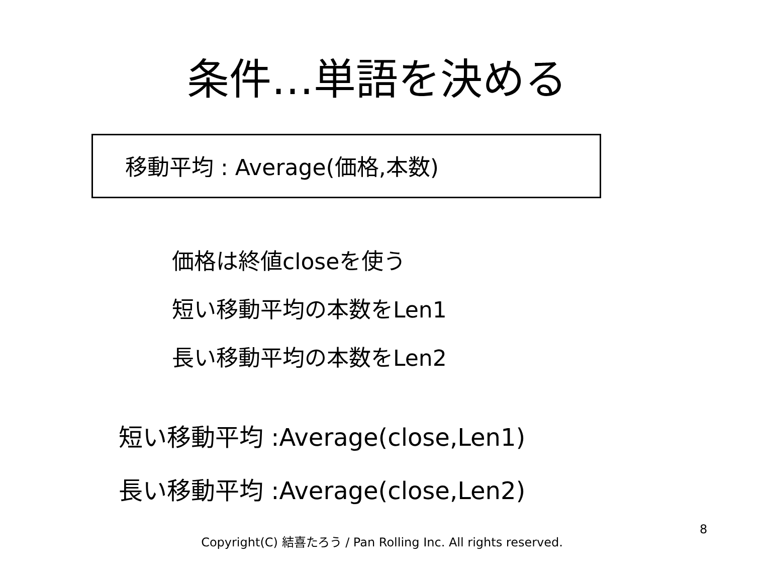条件…単語を決める
移動平均 : Average(価格,本数)
価格は終値closeを使う
短い移動平均の本数をLen1
長い移動平均の本数をLen2
短い移動平均 :Average(close,Len1)
長い移動平均 :Average(close,Len2)
8
Copyright(C) 結喜たろう / Pan Rolling Inc. All rights reserved.